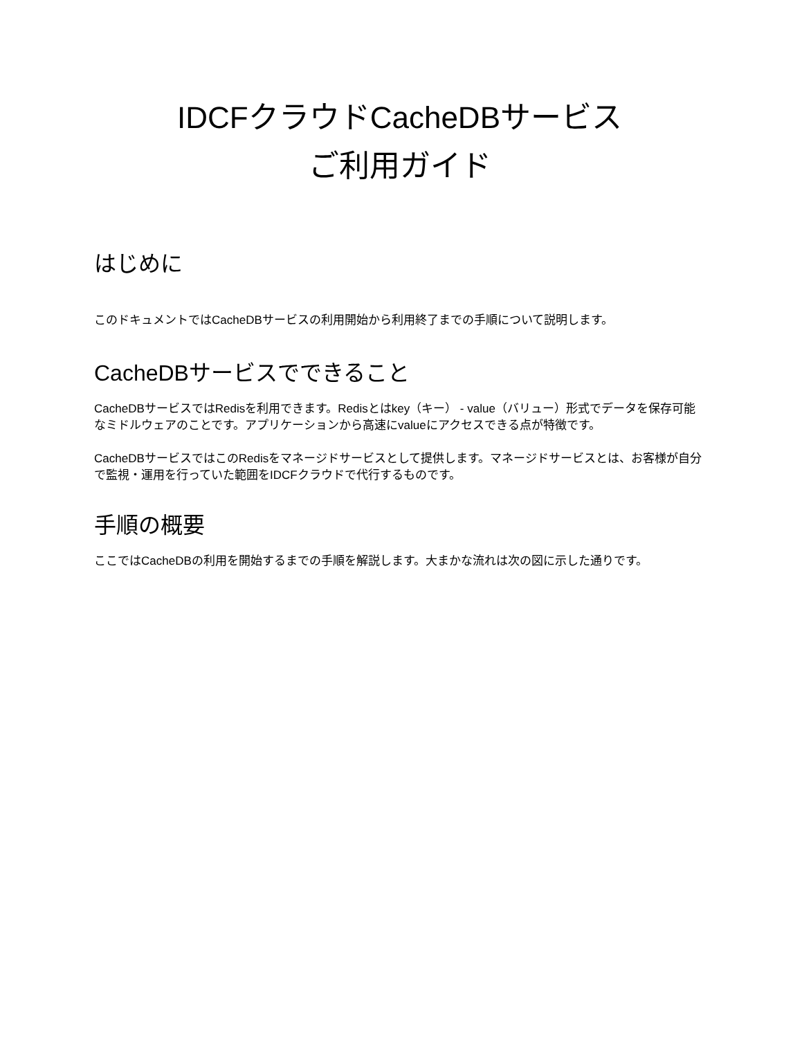IDCFクラウドCacheDBサービス
ご利用ガイド
はじめに
このドキュメントではCacheDBサービスの利用開始から利用終了までの手順について説明します。
CacheDBサービスでできること
CacheDBサービスではRedisを利用できます。Redisとはkey（キー） - value（バリュー）形式でデータを保存可能なミドルウェアのことです。アプリケーションから高速にvalueにアクセスできる点が特徴です。
CacheDBサービスではこのRedisをマネージドサービスとして提供します。マネージドサービスとは、お客様が自分で監視・運用を行っていた範囲をIDCFクラウドで代行するものです。
手順の概要
ここではCacheDBの利用を開始するまでの手順を解説します。大まかな流れは次の図に示した通りです。